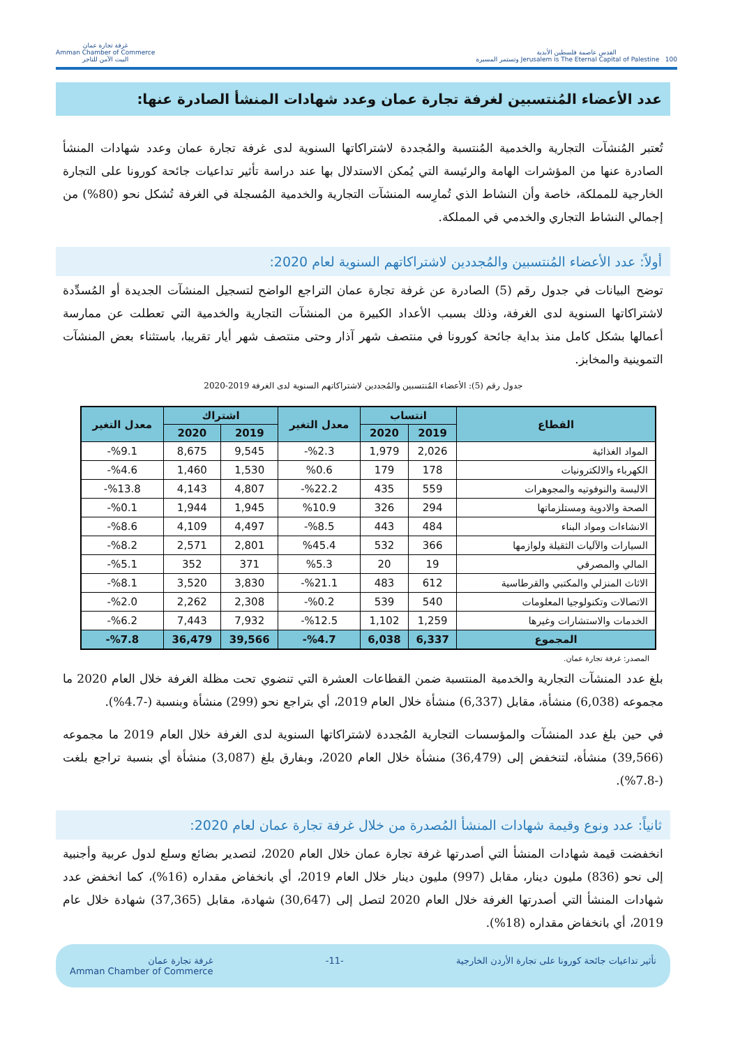القدس عاصمة فلسطين الأبدية
Jerusalem is The Eternal Capital of Palestine 100 وتستمر المسيرة
غرفة تجارة عمان
Amman Chamber of Commerce
البيت الآمن للتاجر
عدد الأعضاء المُنتسبين لغرفة تجارة عمان وعدد شهادات المنشأ الصادرة عنها:
تُعتبر المُنشآت التجارية والخدمية المُنتسبة والمُجددة لاشتراكاتها السنوية لدى غرفة تجارة عمان وعدد شهادات المنشأ الصادرة عنها من المؤشرات الهامة والرئيسة التي يُمكن الاستدلال بها عند دراسة تأثير تداعيات جائحة كورونا على التجارة الخارجية للمملكة، خاصة وأن النشاط الذي تُمارِسه المنشآت التجارية والخدمية المُسجلة في الغرفة تُشكل نحو (80%) من إجمالي النشاط التجاري والخدمي في المملكة.
أولاً: عدد الأعضاء المُنتسبين والمُجددين لاشتراكاتهم السنوية لعام 2020:
توضح البيانات في جدول رقم (5) الصادرة عن غرفة تجارة عمان التراجع الواضح لتسجيل المنشآت الجديدة أو المُسدِّدة لاشتراكاتها السنوية لدى الغرفة، وذلك بسبب الأعداد الكبيرة من المنشآت التجارية والخدمية التي تعطلت عن ممارسة أعمالها بشكل كامل منذ بداية جائحة كورونا في منتصف شهر آذار وحتى منتصف شهر أيار تقريبا، باستثناء بعض المنشآت التموينية والمخابز.
جدول رقم (5): الأعضاء المُنتسبين والمُجددين لاشتراكاتهم السنوية لدى الغرفة 2019-2020
| القطاع | انتساب | | معدل التغير | اشتراك | | معدل التغير |
| --- | --- | --- | --- | --- | --- | --- |
| | 2019 | 2020 | | 2019 | 2020 | |
| المواد الغذائية | 2,026 | 1,979 | %2.3- | 9,545 | 8,675 | %9.1- |
| الكهرباء والالكترونيات | 178 | 179 | %0.6 | 1,530 | 1,460 | %4.6- |
| الالبسة والنوفوتيه والمجوهرات | 559 | 435 | %22.2- | 4,807 | 4,143 | %13.8- |
| الصحة والادوية ومستلزماتها | 294 | 326 | %10.9 | 1,945 | 1,944 | %0.1- |
| الانشاءات ومواد البناء | 484 | 443 | %8.5- | 4,497 | 4,109 | %8.6- |
| السيارات والآليات الثقيلة ولوازمها | 366 | 532 | %45.4 | 2,801 | 2,571 | %8.2- |
| المالي والمصرفي | 19 | 20 | %5.3 | 371 | 352 | %5.1- |
| الاثاث المنزلي والمكتبي والقرطاسية | 612 | 483 | %21.1- | 3,830 | 3,520 | %8.1- |
| الاتصالات وتكنولوجيا المعلومات | 540 | 539 | %0.2- | 2,308 | 2,262 | %2.0- |
| الخدمات والاستشارات وغيرها | 1,259 | 1,102 | %12.5- | 7,932 | 7,443 | %6.2- |
| المجموع | 6,337 | 6,038 | %4.7- | 39,566 | 36,479 | %7.8- |
المصدر: غرفة تجارة عمان.
بلغ عدد المنشآت التجارية والخدمية المنتسبة ضمن القطاعات العشرة التي تنضوي تحت مظلة الغرفة خلال العام 2020 ما مجموعه (6,038) منشأة، مقابل (6,337) منشأة خلال العام 2019، أي بتراجع نحو (299) منشأة وبنسبة (-4.7%).
في حين بلغ عدد المنشآت والمؤسسات التجارية المُجددة لاشتراكاتها السنوية لدى الغرفة خلال العام 2019 ما مجموعه (39,566) منشأة، لتنخفض إلى (36,479) منشأة خلال العام 2020، وبفارق بلغ (3,087) منشأة أي بنسبة تراجع بلغت (-7.8%).
ثانياً: عدد ونوع وقيمة شهادات المنشأ المُصدرة من خلال غرفة تجارة عمان لعام 2020:
انخفضت قيمة شهادات المنشأ التي أصدرتها غرفة تجارة عمان خلال العام 2020، لتصدير بضائع وسلع لدول عربية وأجنبية إلى نحو (836) مليون دينار، مقابل (997) مليون دينار خلال العام 2019، أي بانخفاض مقداره (16%)، كما انخفض عدد شهادات المنشأ التي أصدرتها الغرفة خلال العام 2020 لتصل إلى (30,647) شهادة، مقابل (37,365) شهادة خلال عام 2019، أي بانخفاض مقداره (18%).
تأثير تداعيات جائحة كورونا على تجارة الأردن الخارجية -11- غرفة تجارة عمان
Amman Chamber of Commerce